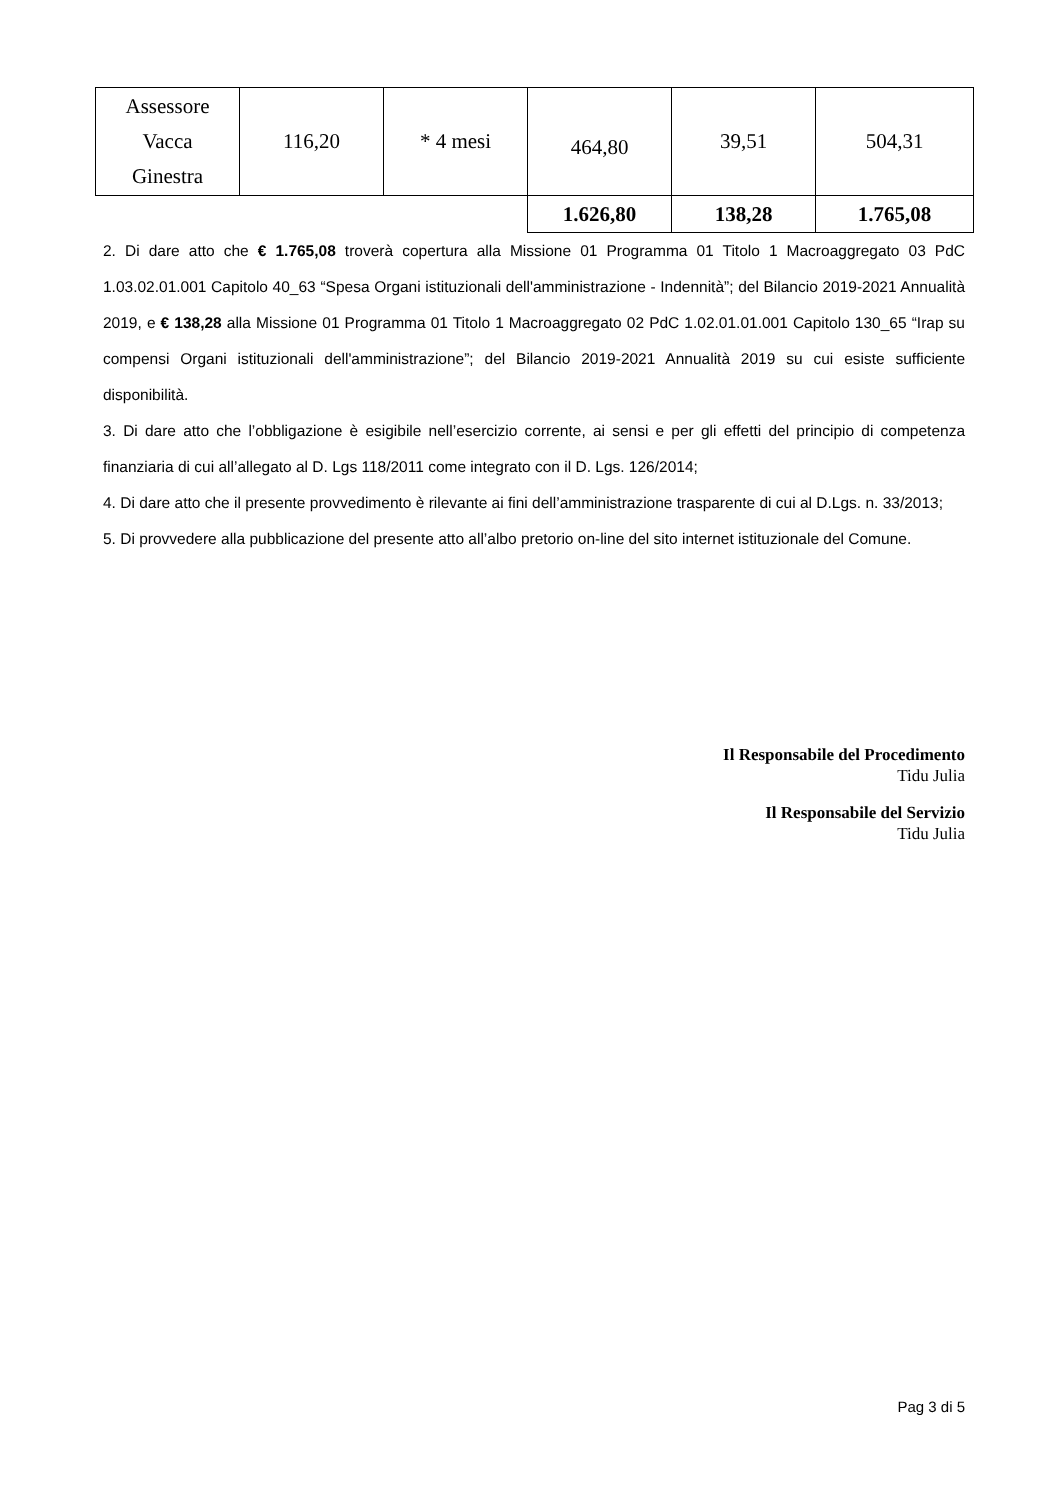| Assessore Vacca Ginestra | 116,20 | * 4 mesi | 464,80 | 39,51 | 504,31 |
| | | | 1.626,80 | 138,28 | 1.765,08 |
2. Di dare atto che € 1.765,08 troverà copertura alla Missione 01 Programma 01 Titolo 1 Macroaggregato 03 PdC 1.03.02.01.001 Capitolo 40_63 “Spesa Organi istituzionali dell'amministrazione - Indennità”; del Bilancio 2019-2021 Annualità 2019, e € 138,28 alla Missione 01 Programma 01 Titolo 1 Macroaggregato 02 PdC 1.02.01.01.001 Capitolo 130_65 “Irap su compensi Organi istituzionali dell'amministrazione”; del Bilancio 2019-2021 Annualità 2019 su cui esiste sufficiente disponibilità.
3. Di dare atto che l’obbligazione è esigibile nell’esercizio corrente, ai sensi e per gli effetti del principio di competenza finanziaria di cui all’allegato al D. Lgs 118/2011 come integrato con il D. Lgs. 126/2014;
4. Di dare atto che il presente provvedimento è rilevante ai fini dell’amministrazione trasparente di cui al D.Lgs. n. 33/2013;
5. Di provvedere alla pubblicazione del presente atto all’albo pretorio on-line del sito internet istituzionale del Comune.
Il Responsabile del Procedimento
Tidu Julia
Il Responsabile del Servizio
Tidu Julia
Pag 3 di 5